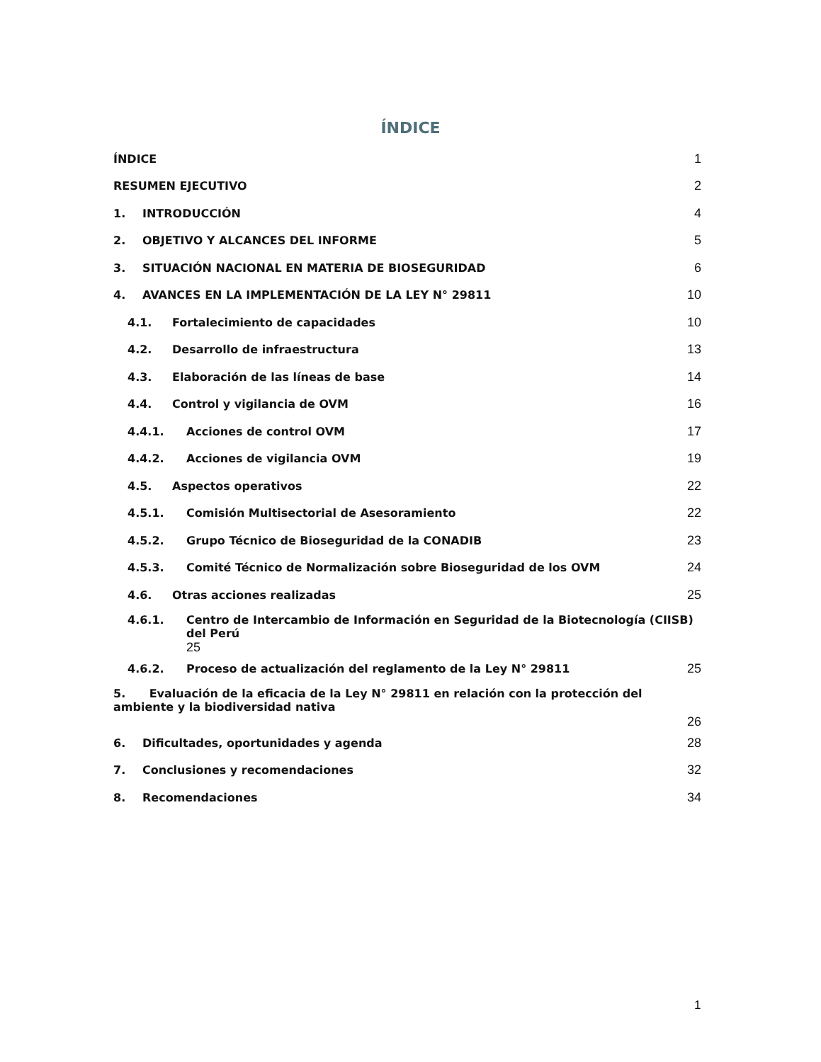ÍNDICE
ÍNDICE 1
RESUMEN EJECUTIVO 2
1. INTRODUCCIÓN 4
2. OBJETIVO Y ALCANCES DEL INFORME 5
3. SITUACIÓN NACIONAL EN MATERIA DE BIOSEGURIDAD 6
4. AVANCES EN LA IMPLEMENTACIÓN DE LA LEY N° 29811 10
4.1. Fortalecimiento de capacidades 10
4.2. Desarrollo de infraestructura 13
4.3. Elaboración de las líneas de base 14
4.4. Control y vigilancia de OVM 16
4.4.1. Acciones de control OVM 17
4.4.2. Acciones de vigilancia OVM 19
4.5. Aspectos operativos 22
4.5.1. Comisión Multisectorial de Asesoramiento 22
4.5.2. Grupo Técnico de Bioseguridad de la CONADIB 23
4.5.3. Comité Técnico de Normalización sobre Bioseguridad de los OVM 24
4.6. Otras acciones realizadas 25
4.6.1. Centro de Intercambio de Información en Seguridad de la Biotecnología (CIISB) del Perú
25
4.6.2. Proceso de actualización del reglamento de la Ley N° 29811 25
5. Evaluación de la eficacia de la Ley N° 29811 en relación con la protección del ambiente y la biodiversidad nativa 26
6. Dificultades, oportunidades y agenda 28
7. Conclusiones y recomendaciones 32
8. Recomendaciones 34
1